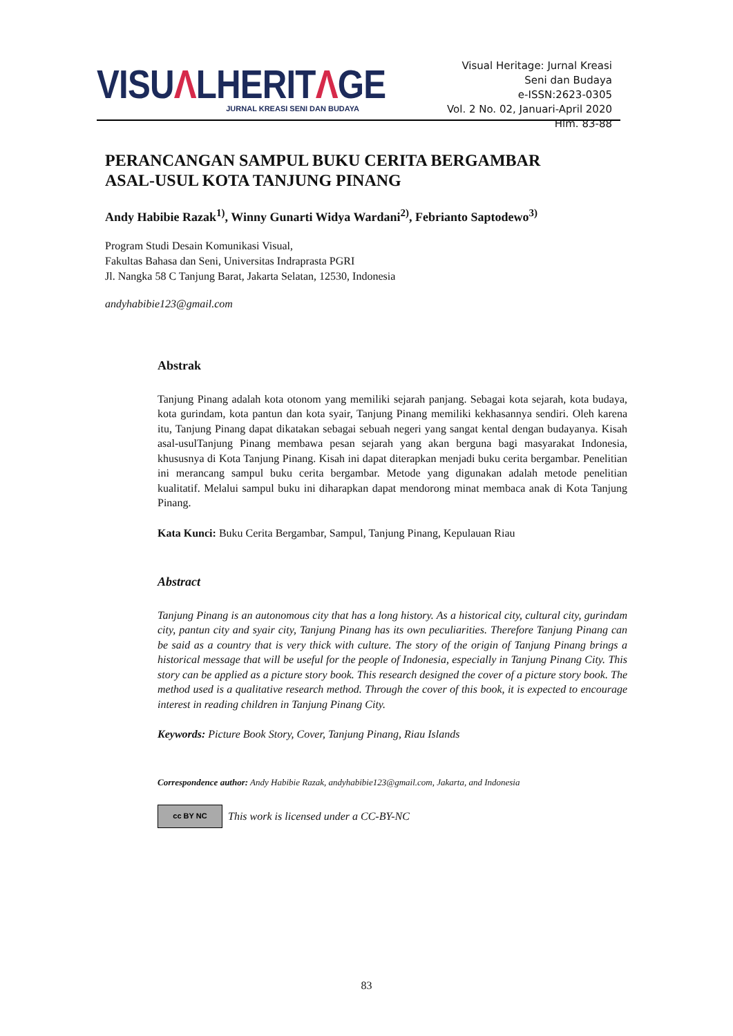VISUΛLHERITΛGE
JURNAL KREASI SENI DAN BUDAYA
Visual Heritage: Jurnal Kreasi Seni dan Budaya
e-ISSN:2623-0305
Vol. 2 No. 02, Januari-April 2020
Hlm. 83-88
PERANCANGAN SAMPUL BUKU CERITA BERGAMBAR
ASAL-USUL KOTA TANJUNG PINANG
Andy Habibie Razak<sup>1)</sup>, Winny Gunarti Widya Wardani<sup>2)</sup>, Febrianto Saptodewo<sup>3)</sup>
Program Studi Desain Komunikasi Visual,
Fakultas Bahasa dan Seni, Universitas Indraprasta PGRI
Jl. Nangka 58 C Tanjung Barat, Jakarta Selatan, 12530, Indonesia
andyhabibie123@gmail.com
Abstrak
Tanjung Pinang adalah kota otonom yang memiliki sejarah panjang. Sebagai kota sejarah, kota budaya, kota gurindam, kota pantun dan kota syair, Tanjung Pinang memiliki kekhasannya sendiri. Oleh karena itu, Tanjung Pinang dapat dikatakan sebagai sebuah negeri yang sangat kental dengan budayanya. Kisah asal-usulTanjung Pinang membawa pesan sejarah yang akan berguna bagi masyarakat Indonesia, khususnya di Kota Tanjung Pinang. Kisah ini dapat diterapkan menjadi buku cerita bergambar. Penelitian ini merancang sampul buku cerita bergambar. Metode yang digunakan adalah metode penelitian kualitatif. Melalui sampul buku ini diharapkan dapat mendorong minat membaca anak di Kota Tanjung Pinang.
Kata Kunci: Buku Cerita Bergambar, Sampul, Tanjung Pinang, Kepulauan Riau
Abstract
Tanjung Pinang is an autonomous city that has a long history. As a historical city, cultural city, gurindam city, pantun city and syair city, Tanjung Pinang has its own peculiarities. Therefore Tanjung Pinang can be said as a country that is very thick with culture. The story of the origin of Tanjung Pinang brings a historical message that will be useful for the people of Indonesia, especially in Tanjung Pinang City. This story can be applied as a picture story book. This research designed the cover of a picture story book. The method used is a qualitative research method. Through the cover of this book, it is expected to encourage interest in reading children in Tanjung Pinang City.
Keywords: Picture Book Story, Cover, Tanjung Pinang, Riau Islands
Correspondence author: Andy Habibie Razak, andyhabibie123@gmail.com, Jakarta, and Indonesia
cc BY NC
This work is licensed under a CC-BY-NC
83